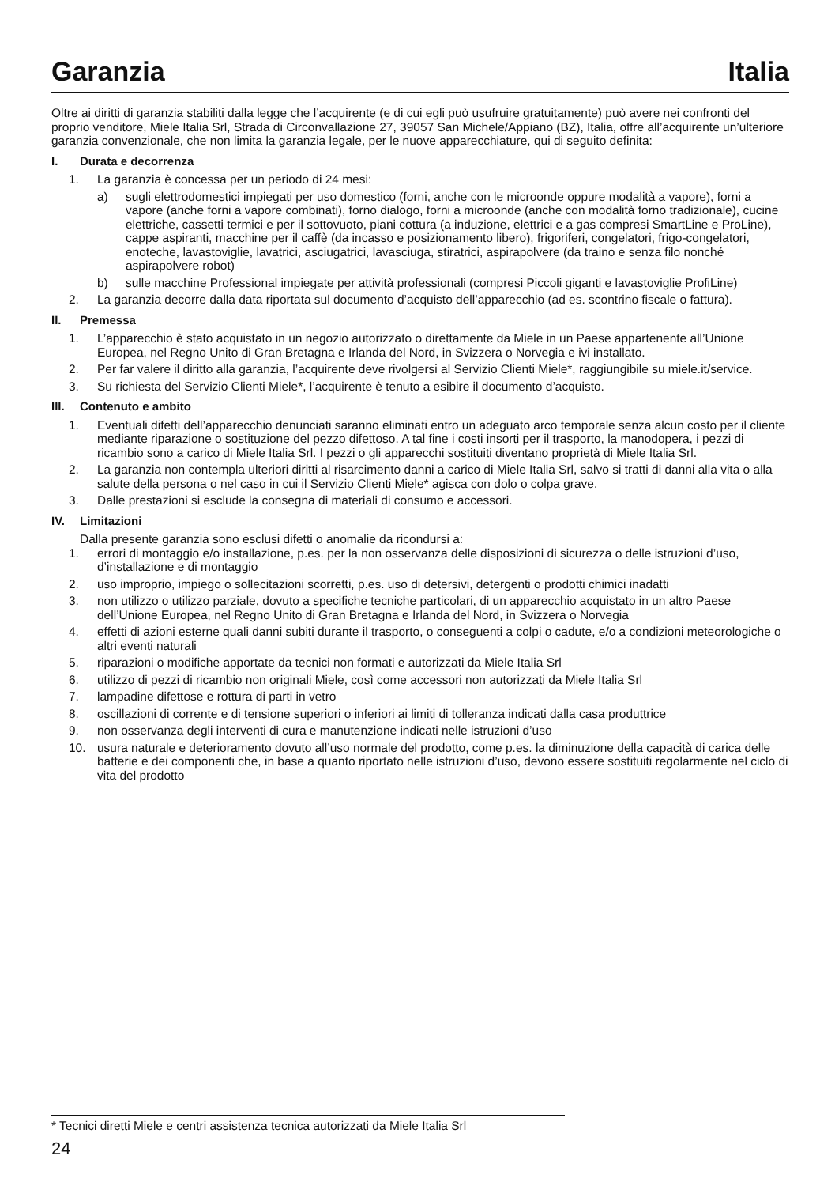Garanzia Italia
Oltre ai diritti di garanzia stabiliti dalla legge che l’acquirente (e di cui egli può usufruire gratuitamente) può avere nei confronti del proprio venditore, Miele Italia Srl, Strada di Circonvallazione 27, 39057 San Michele/Appiano (BZ), Italia, offre all’acquirente un’ulteriore garanzia convenzionale, che non limita la garanzia legale, per le nuove apparecchiature, qui di seguito definita:
I. Durata e decorrenza
1. La garanzia è concessa per un periodo di 24 mesi:
a) sugli elettrodomestici impiegati per uso domestico (forni, anche con le microonde oppure modalità a vapore), forni a vapore (anche forni a vapore combinati), forno dialogo, forni a microonde (anche con modalità forno tradizionale), cucine elettriche, cassetti termici e per il sottovuoto, piani cottura (a induzione, elettrici e a gas compresi SmartLine e ProLine), cappe aspiranti, macchine per il caffè (da incasso e posizionamento libero), frigoriferi, congelatori, frigo-congelatori, enoteche, lavastoviglie, lavatrici, asciugatrici, lavasciuga, stiratrici, aspirapolvere (da traino e senza filo nonché aspirapolvere robot)
b) sulle macchine Professional impiegate per attività professionali (compresi Piccoli giganti e lavastoviglie ProfiLine)
2. La garanzia decorre dalla data riportata sul documento d’acquisto dell’apparecchio (ad es. scontrino fiscale o fattura).
II. Premessa
1. L’apparecchio è stato acquistato in un negozio autorizzato o direttamente da Miele in un Paese appartenente all’Unione Europea, nel Regno Unito di Gran Bretagna e Irlanda del Nord, in Svizzera o Norvegia e ivi installato.
2. Per far valere il diritto alla garanzia, l’acquirente deve rivolgersi al Servizio Clienti Miele*, raggiungibile su miele.it/service.
3. Su richiesta del Servizio Clienti Miele*, l’acquirente è tenuto a esibire il documento d’acquisto.
III. Contenuto e ambito
1. Eventuali difetti dell’apparecchio denunciati saranno eliminati entro un adeguato arco temporale senza alcun costo per il cliente mediante riparazione o sostituzione del pezzo difettoso. A tal fine i costi insorti per il trasporto, la manodopera, i pezzi di ricambio sono a carico di Miele Italia Srl. I pezzi o gli apparecchi sostituiti diventano proprietà di Miele Italia Srl.
2. La garanzia non contempla ulteriori diritti al risarcimento danni a carico di Miele Italia Srl, salvo si tratti di danni alla vita o alla salute della persona o nel caso in cui il Servizio Clienti Miele* agisca con dolo o colpa grave.
3. Dalle prestazioni si esclude la consegna di materiali di consumo e accessori.
IV. Limitazioni
Dalla presente garanzia sono esclusi difetti o anomalie da ricondursi a:
1. errori di montaggio e/o installazione, p.es. per la non osservanza delle disposizioni di sicurezza o delle istruzioni d’uso, d’installazione e di montaggio
2. uso improprio, impiego o sollecitazioni scorretti, p.es. uso di detersivi, detergenti o prodotti chimici inadatti
3. non utilizzo o utilizzo parziale, dovuto a specifiche tecniche particolari, di un apparecchio acquistato in un altro Paese dell’Unione Europea, nel Regno Unito di Gran Bretagna e Irlanda del Nord, in Svizzera o Norvegia
4. effetti di azioni esterne quali danni subiti durante il trasporto, o conseguenti a colpi o cadute, e/o a condizioni meteorologiche o altri eventi naturali
5. riparazioni o modifiche apportate da tecnici non formati e autorizzati da Miele Italia Srl
6. utilizzo di pezzi di ricambio non originali Miele, così come accessori non autorizzati da Miele Italia Srl
7. lampadine difettose e rottura di parti in vetro
8. oscillazioni di corrente e di tensione superiori o inferiori ai limiti di tolleranza indicati dalla casa produttrice
9. non osservanza degli interventi di cura e manutenzione indicati nelle istruzioni d’uso
10. usura naturale e deterioramento dovuto all’uso normale del prodotto, come p.es. la diminuzione della capacità di carica delle batterie e dei componenti che, in base a quanto riportato nelle istruzioni d’uso, devono essere sostituiti regolarmente nel ciclo di vita del prodotto
* Tecnici diretti Miele e centri assistenza tecnica autorizzati da Miele Italia Srl
24